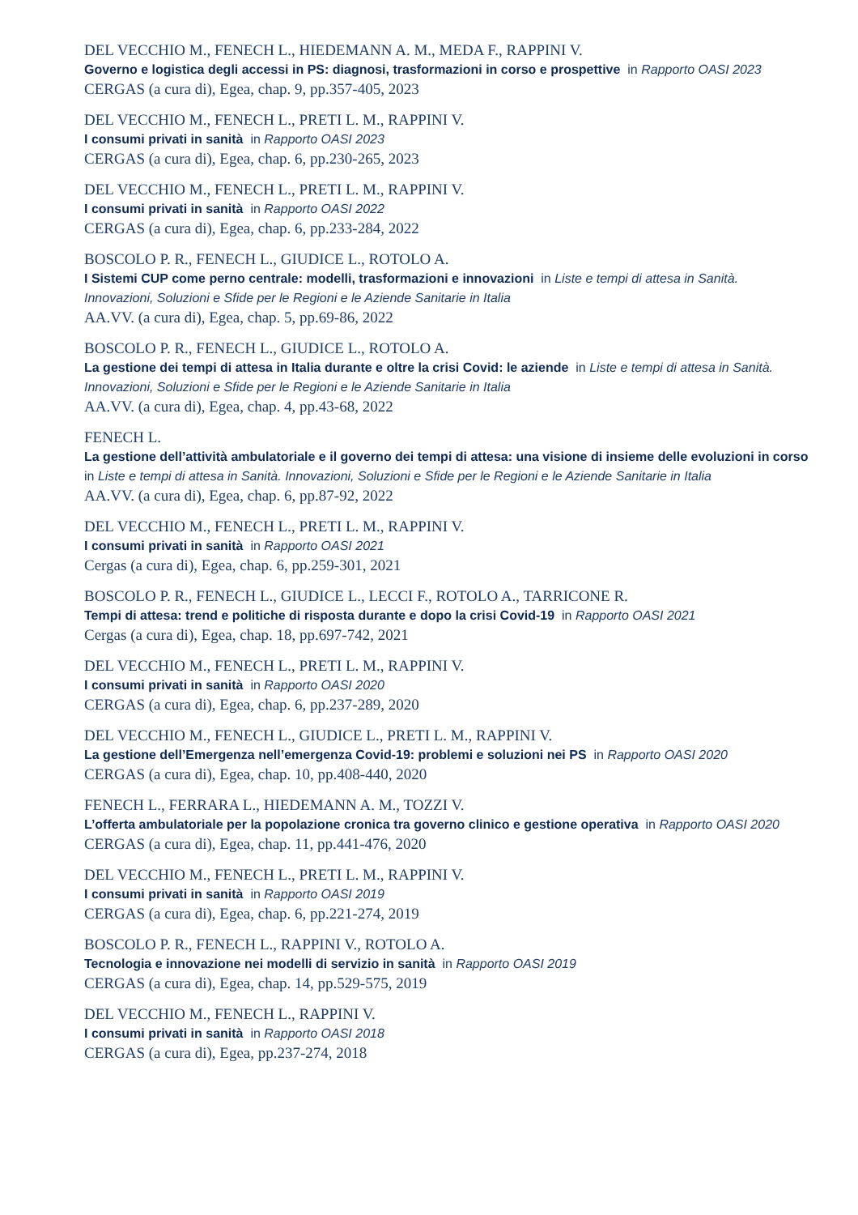DEL VECCHIO M., FENECH L., HIEDEMANN A. M., MEDA F., RAPPINI V.
Governo e logistica degli accessi in PS: diagnosi, trasformazioni in corso e prospettive in Rapporto OASI 2023
CERGAS (a cura di), Egea, chap. 9, pp.357-405, 2023
DEL VECCHIO M., FENECH L., PRETI L. M., RAPPINI V.
I consumi privati in sanità in Rapporto OASI 2023
CERGAS (a cura di), Egea, chap. 6, pp.230-265, 2023
DEL VECCHIO M., FENECH L., PRETI L. M., RAPPINI V.
I consumi privati in sanità in Rapporto OASI 2022
CERGAS (a cura di), Egea, chap. 6, pp.233-284, 2022
BOSCOLO P. R., FENECH L., GIUDICE L., ROTOLO A.
I Sistemi CUP come perno centrale: modelli, trasformazioni e innovazioni in Liste e tempi di attesa in Sanità. Innovazioni, Soluzioni e Sfide per le Regioni e le Aziende Sanitarie in Italia
AA.VV. (a cura di), Egea, chap. 5, pp.69-86, 2022
BOSCOLO P. R., FENECH L., GIUDICE L., ROTOLO A.
La gestione dei tempi di attesa in Italia durante e oltre la crisi Covid: le aziende in Liste e tempi di attesa in Sanità. Innovazioni, Soluzioni e Sfide per le Regioni e le Aziende Sanitarie in Italia
AA.VV. (a cura di), Egea, chap. 4, pp.43-68, 2022
FENECH L.
La gestione dell’attività ambulatoriale e il governo dei tempi di attesa: una visione di insieme delle evoluzioni in corso in Liste e tempi di attesa in Sanità. Innovazioni, Soluzioni e Sfide per le Regioni e le Aziende Sanitarie in Italia
AA.VV. (a cura di), Egea, chap. 6, pp.87-92, 2022
DEL VECCHIO M., FENECH L., PRETI L. M., RAPPINI V.
I consumi privati in sanità in Rapporto OASI 2021
Cergas (a cura di), Egea, chap. 6, pp.259-301, 2021
BOSCOLO P. R., FENECH L., GIUDICE L., LECCI F., ROTOLO A., TARRICONE R.
Tempi di attesa: trend e politiche di risposta durante e dopo la crisi Covid-19 in Rapporto OASI 2021
Cergas (a cura di), Egea, chap. 18, pp.697-742, 2021
DEL VECCHIO M., FENECH L., PRETI L. M., RAPPINI V.
I consumi privati in sanità in Rapporto OASI 2020
CERGAS (a cura di), Egea, chap. 6, pp.237-289, 2020
DEL VECCHIO M., FENECH L., GIUDICE L., PRETI L. M., RAPPINI V.
La gestione dell’Emergenza nell’emergenza Covid-19: problemi e soluzioni nei PS in Rapporto OASI 2020
CERGAS (a cura di), Egea, chap. 10, pp.408-440, 2020
FENECH L., FERRARA L., HIEDEMANN A. M., TOZZI V.
L’offerta ambulatoriale per la popolazione cronica tra governo clinico e gestione operativa in Rapporto OASI 2020
CERGAS (a cura di), Egea, chap. 11, pp.441-476, 2020
DEL VECCHIO M., FENECH L., PRETI L. M., RAPPINI V.
I consumi privati in sanità in Rapporto OASI 2019
CERGAS (a cura di), Egea, chap. 6, pp.221-274, 2019
BOSCOLO P. R., FENECH L., RAPPINI V., ROTOLO A.
Tecnologia e innovazione nei modelli di servizio in sanità in Rapporto OASI 2019
CERGAS (a cura di), Egea, chap. 14, pp.529-575, 2019
DEL VECCHIO M., FENECH L., RAPPINI V.
I consumi privati in sanità in Rapporto OASI 2018
CERGAS (a cura di), Egea, pp.237-274, 2018